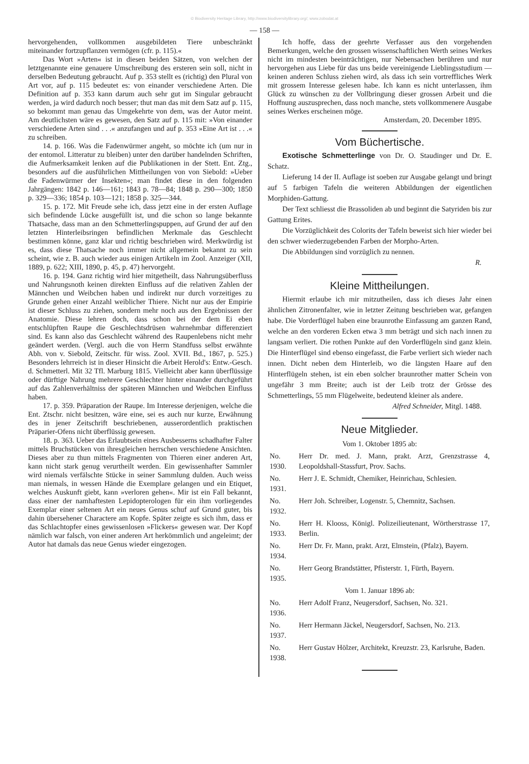© Biodiversity Heritage Library, http://www.biodiversitylibrary.org/; www.zobodat.at
— 158 —
hervorgehenden, vollkommen ausgebildeten Tiere unbeschränkt miteinander fortzupflanzen vermögen (cfr. p. 115).«
Das Wort »Arten« ist in diesen beiden Sätzen, von welchen der letztgenannte eine genauere Umschreibung des ersteren sein soll, nicht in derselben Bedeutung gebraucht. Auf p. 353 stellt es (richtig) den Plural von Art vor, auf p. 115 bedeutet es: von einander verschiedene Arten. Die Definition auf p. 353 kann darum auch sehr gut im Singular gebraucht werden, ja wird dadurch noch besser; thut man das mit dem Satz auf p. 115, so bekommt man genau das Umgekehrte von dem, was der Autor meint. Am deutlichsten wäre es gewesen, den Satz auf p. 115 mit: »Von einander verschiedene Arten sind . . .« anzufangen und auf p. 353 »Eine Art ist . . .« zu schreiben.
14. p. 166. Was die Fadenwürmer angeht, so möchte ich (um nur in der entomol. Litteratur zu bleiben) unter den darüber handelnden Schriften, die Aufmerksamkeit lenken auf die Publikationen in der Stett. Ent. Ztg., besonders auf die ausführlichen Mittheilungen von von Siebold: »Ueber die Fadenwürmer der Insekten«; man findet diese in den folgenden Jahrgängen: 1842 p. 146—161; 1843 p. 78—84; 1848 p. 290—300; 1850 p. 329—336; 1854 p. 103—121; 1858 p. 325—344.
15. p. 172. Mit Freude sehe ich, dass jetzt eine in der ersten Auflage sich befindende Lücke ausgefüllt ist, und die schon so lange bekannte Thatsache, dass man an den Schmetterlingspuppen, auf Grund der auf den letzten Hinterleibsringen befindlichen Merkmale das Geschlecht bestimmen könne, ganz klar und richtig beschrieben wird. Merkwürdig ist es, dass diese Thatsache noch immer nicht allgemein bekannt zu sein scheint, wie z. B. auch wieder aus einigen Artikeln im Zool. Anzeiger (XII, 1889, p. 622; XIII, 1890, p. 45, p. 47) hervorgeht.
16. p. 194. Ganz richtig wird hier mitgetheilt, dass Nahrungsüberfluss und Nahrungsnoth keinen direkten Einfluss auf die relativen Zahlen der Männchen und Weibchen haben und indirekt nur durch vorzeitiges zu Grunde gehen einer Anzahl weiblicher Thiere. Nicht nur aus der Empirie ist dieser Schluss zu ziehen, sondern mehr noch aus den Ergebnissen der Anatomie. Diese lehren doch, dass schon bei der dem Ei eben entschlüpften Raupe die Geschlechtsdrüsen wahrnehmbar differenziert sind. Es kann also das Geschlecht während des Raupenlebens nicht mehr geändert werden. (Vergl. auch die von Herrn Standfuss selbst erwähnte Abh. von v. Siebold, Zeitschr. für wiss. Zool. XVII. Bd., 1867, p. 525.) Besonders lehrreich ist in dieser Hinsicht die Arbeit Herold's: Entw.-Gesch. d. Schmetterl. Mit 32 Tfl. Marburg 1815. Vielleicht aber kann überflüssige oder dürftige Nahrung mehrere Geschlechter hinter einander durchgeführt auf das Zahlenverhältniss der späteren Männchen und Weibchen Einfluss haben.
17. p. 359. Präparation der Raupe. Im Interesse derjenigen, welche die Ent. Ztschr. nicht besitzen, wäre eine, sei es auch nur kurze, Erwähnung des in jener Zeitschrift beschriebenen, ausserordentlich praktischen Präparier-Ofens nicht überflüssig gewesen.
18. p. 363. Ueber das Erlaubtsein eines Ausbesserns schadhafter Falter mittels Bruchstücken von ihresgleichen herrschen verschiedene Ansichten. Dieses aber zu thun mittels Fragmenten von Thieren einer anderen Art, kann nicht stark genug verurtheilt werden. Ein gewissenhafter Sammler wird niemals verfälschte Stücke in seiner Sammlung dulden. Auch weiss man niemals, in wessen Hände die Exemplare gelangen und ein Etiquet, welches Auskunft giebt, kann »verloren gehen«. Mir ist ein Fall bekannt, dass einer der namhaftesten Lepidopterologen für ein ihm vorliegendes Exemplar einer seltenen Art ein neues Genus schuf auf Grund guter, bis dahin übersehener Charactere am Kopfe. Später zeigte es sich ihm, dass er das Schlachtopfer eines gewissenlosen »Flickers« gewesen war. Der Kopf nämlich war falsch, von einer anderen Art herkömmlich und angeleimt; der Autor hat damals das neue Genus wieder eingezogen.
Ich hoffe, dass der geehrte Verfasser aus den vorgehenden Bemerkungen, welche den grossen wissenschaftlichen Werth seines Werkes nicht im mindesten beeinträchtigen, nur Nebensachen berühren und nur hervorgehen aus Liebe für das uns beide vereinigende Lieblingsstudium — keinen anderen Schluss ziehen wird, als dass ich sein vortreffliches Werk mit grossem Interesse gelesen habe. Ich kann es nicht unterlassen, ihm Glück zu wünschen zu der Vollbringung dieser grossen Arbeit und die Hoffnung auszusprechen, dass noch manche, stets vollkommenere Ausgabe seines Werkes erscheinen möge.
Amsterdam, 20. December 1895.
Vom Büchertische.
Exotische Schmetterlinge von Dr. O. Staudinger und Dr. E. Schatz.
Lieferung 14 der II. Auflage ist soeben zur Ausgabe gelangt und bringt auf 5 farbigen Tafeln die weiteren Abbildungen der eigentlichen Morphiden-Gattung.
Der Text schliesst die Brassoliden ab und beginnt die Satyriden bis zur Gattung Erites.
Die Vorzüglichkeit des Colorits der Tafeln beweist sich hier wieder bei den schwer wiederzugebenden Farben der Morpho-Arten.
Die Abbildungen sind vorzüglich zu nennen.
R.
Kleine Mittheilungen.
Hiermit erlaube ich mir mitzutheilen, dass ich dieses Jahr einen ähnlichen Zitronenfalter, wie in letzter Zeitung beschrieben war, gefangen habe. Die Vorderflügel haben eine braunrothe Einfassung am ganzen Rand, welche an den vorderen Ecken etwa 3 mm beträgt und sich nach innen zu langsam verliert. Die rothen Punkte auf den Vorderflügeln sind ganz klein. Die Hinterflügel sind ebenso eingefasst, die Farbe verliert sich wieder nach innen. Dicht neben dem Hinterleib, wo die längsten Haare auf den Hinterflügeln stehen, ist ein eben solcher braunrother matter Schein von ungefähr 3 mm Breite; auch ist der Leib trotz der Grösse des Schmetterlings, 55 mm Flügelweite, bedeutend kleiner als andere.
Alfred Schneider, Mitgl. 1488.
Neue Mitglieder.
| Vom 1. Oktober 1895 ab: | |
| No. 1930. | Herr Dr. med. J. Mann, prakt. Arzt, Grenzstrasse 4, Leopoldshall-Stassfurt, Prov. Sachs. |
| No. 1931. | Herr J. E. Schmidt, Chemiker, Heinrichau, Schlesien. |
| No. 1932. | Herr Joh. Schreiber, Logenstr. 5, Chemnitz, Sachsen. |
| No. 1933. | Herr H. Klooss, Königl. Polizeilieutenant, Wörtherstrasse 17, Berlin. |
| No. 1934. | Herr Dr. Fr. Mann, prakt. Arzt, Elmstein, (Pfalz), Bayern. |
| No. 1935. | Herr Georg Brandstätter, Pfisterstr. 1, Fürth, Bayern. |
| Vom 1. Januar 1896 ab: | |
| No. 1936. | Herr Adolf Franz, Neugersdorf, Sachsen, No. 321. |
| No. 1937. | Herr Hermann Jäckel, Neugersdorf, Sachsen, No. 213. |
| No. 1938. | Herr Gustav Hölzer, Architekt, Kreuzstr. 23, Karlsruhe, Baden. |